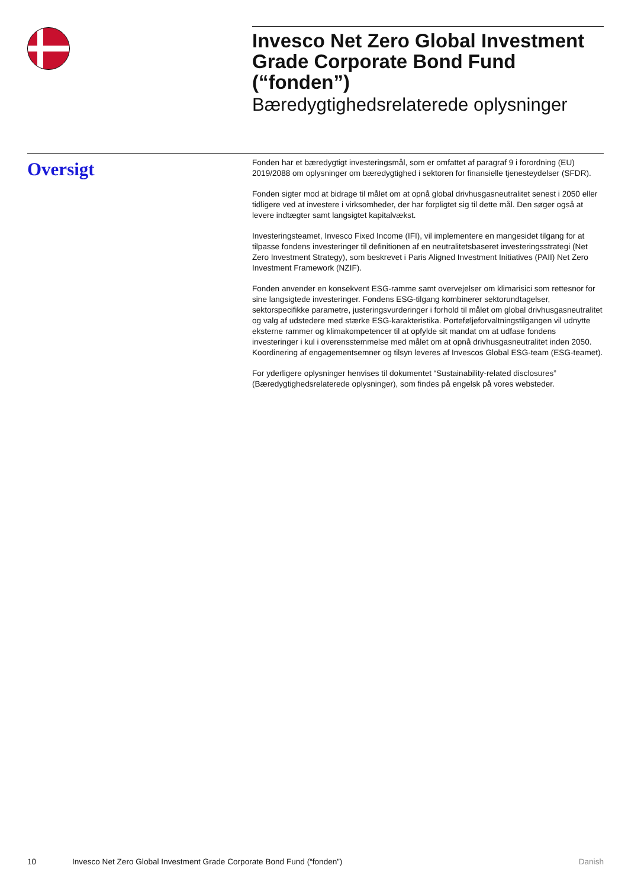Invesco Net Zero Global Investment Grade Corporate Bond Fund (“fonden”)
Bæredygtighedsrelaterede oplysninger
Oversigt
Fonden har et bæredygtigt investeringsmål, som er omfattet af paragraf 9 i forordning (EU) 2019/2088 om oplysninger om bæredygtighed i sektoren for finansielle tjenesteydelser (SFDR).
Fonden sigter mod at bidrage til målet om at opnå global drivhusgasneutralitet senest i 2050 eller tidligere ved at investere i virksomheder, der har forpligtet sig til dette mål. Den søger også at levere indtægter samt langsigtet kapitalvækst.
Investeringsteamet, Invesco Fixed Income (IFI), vil implementere en mangesidet tilgang for at tilpasse fondens investeringer til definitionen af en neutralitetsbaseret investeringsstrategi (Net Zero Investment Strategy), som beskrevet i Paris Aligned Investment Initiatives (PAII) Net Zero Investment Framework (NZIF).
Fonden anvender en konsekvent ESG-ramme samt overvejelser om klimarisici som rettesnor for sine langsigtede investeringer. Fondens ESG-tilgang kombinerer sektorundtagelser, sektorspecifikke parametre, justeringsvurderinger i forhold til målet om global drivhusgasneutralitet og valg af udstedere med stærke ESG-karakteristika. Porteføljeforvaltningstilgangen vil udnytte eksterne rammer og klimakompetencer til at opfylde sit mandat om at udfase fondens investeringer i kul i overensstemmelse med målet om at opnå drivhusgasneutralitet inden 2050. Koordinering af engagementsemner og tilsyn leveres af Invescos Global ESG-team (ESG-teamet).
For yderligere oplysninger henvises til dokumentet “Sustainability-related disclosures” (Bæredygtighedsrelaterede oplysninger), som findes på engelsk på vores websteder.
10 Invesco Net Zero Global Investment Grade Corporate Bond Fund (“fonden”) Danish